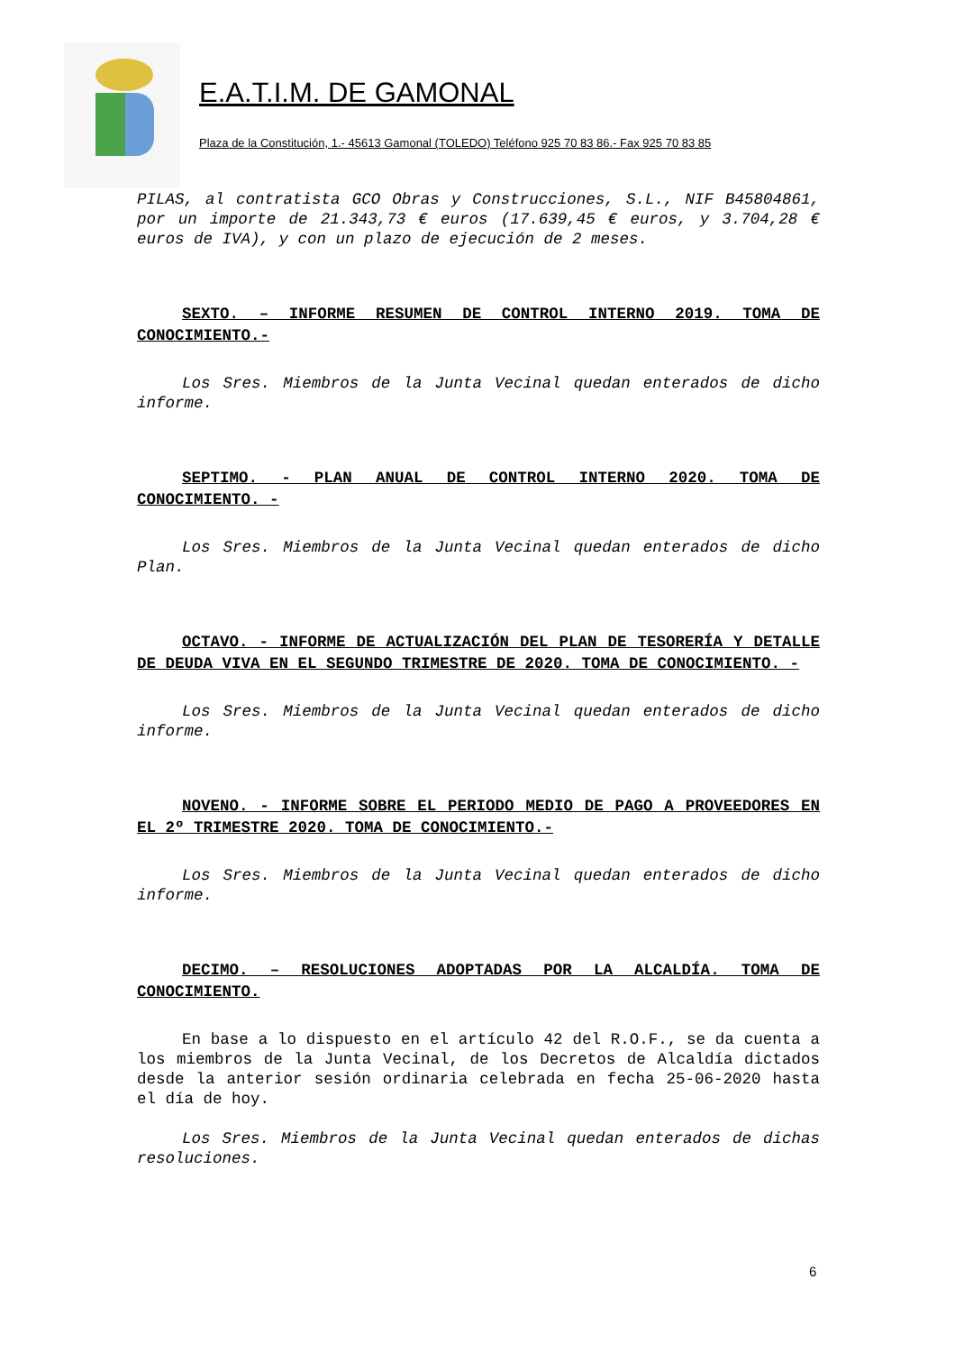E.A.T.I.M. DE GAMONAL
Plaza de la Constitución, 1.- 45613 Gamonal (TOLEDO) Teléfono 925 70 83 86.- Fax 925 70 83 85
PILAS, al contratista GCO Obras y Construcciones, S.L., NIF B45804861, por un importe de 21.343,73 € euros (17.639,45 € euros, y 3.704,28 € euros de IVA), y con un plazo de ejecución de 2 meses.
SEXTO. – INFORME RESUMEN DE CONTROL INTERNO 2019. TOMA DE CONOCIMIENTO.-
Los Sres. Miembros de la Junta Vecinal quedan enterados de dicho informe.
SEPTIMO. - PLAN ANUAL DE CONTROL INTERNO 2020. TOMA DE CONOCIMIENTO. -
Los Sres. Miembros de la Junta Vecinal quedan enterados de dicho Plan.
OCTAVO. - INFORME DE ACTUALIZACIÓN DEL PLAN DE TESORERÍA Y DETALLE DE DEUDA VIVA EN EL SEGUNDO TRIMESTRE DE 2020. TOMA DE CONOCIMIENTO. -
Los Sres. Miembros de la Junta Vecinal quedan enterados de dicho informe.
NOVENO. - INFORME SOBRE EL PERIODO MEDIO DE PAGO A PROVEEDORES EN EL 2º TRIMESTRE 2020. TOMA DE CONOCIMIENTO.-
Los Sres. Miembros de la Junta Vecinal quedan enterados de dicho informe.
DECIMO. – RESOLUCIONES ADOPTADAS POR LA ALCALDÍA. TOMA DE CONOCIMIENTO.
En base a lo dispuesto en el artículo 42 del R.O.F., se da cuenta a los miembros de la Junta Vecinal, de los Decretos de Alcaldía dictados desde la anterior sesión ordinaria celebrada en fecha 25-06-2020 hasta el día de hoy.
Los Sres. Miembros de la Junta Vecinal quedan enterados de dichas resoluciones.
6